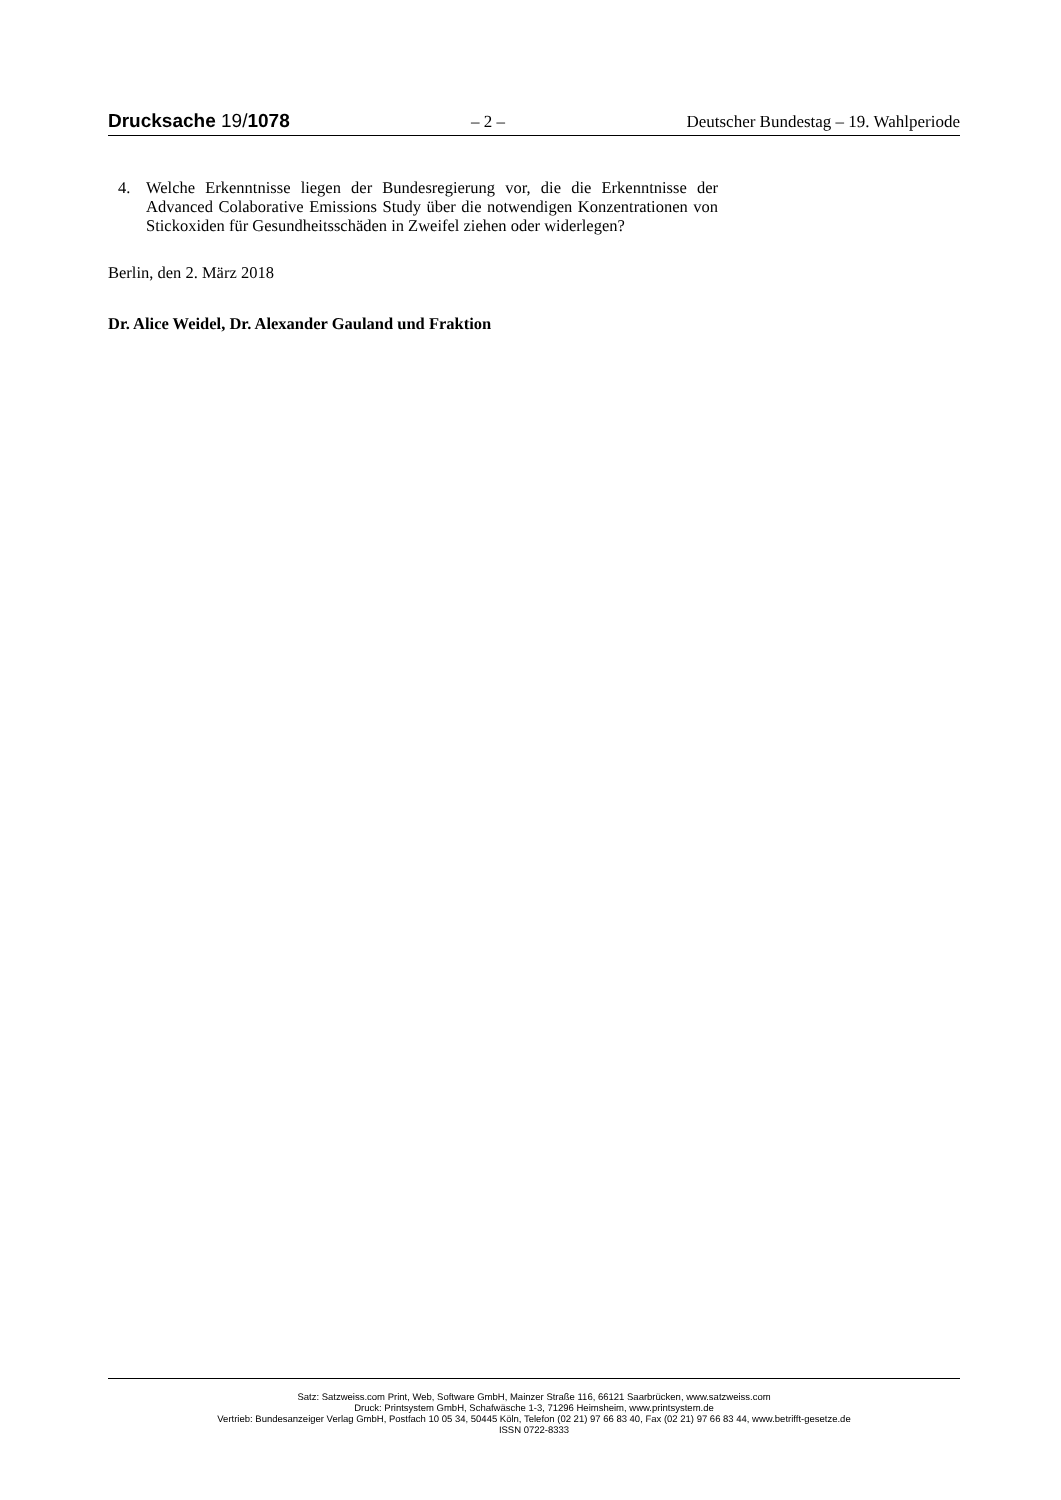Drucksache 19/1078 – 2 – Deutscher Bundestag – 19. Wahlperiode
4. Welche Erkenntnisse liegen der Bundesregierung vor, die die Erkenntnisse der Advanced Colaborative Emissions Study über die notwendigen Konzen­trationen von Stickoxiden für Gesundheitsschäden in Zweifel ziehen oder widerlegen?
Berlin, den 2. März 2018
Dr. Alice Weidel, Dr. Alexander Gauland und Fraktion
Satz: Satzweiss.com Print, Web, Software GmbH, Mainzer Straße 116, 66121 Saarbrücken, www.satzweiss.com
Druck: Printsystem GmbH, Schafwäsche 1-3, 71296 Heimsheim, www.printsystem.de
Vertrieb: Bundesanzeiger Verlag GmbH, Postfach 10 05 34, 50445 Köln, Telefon (02 21) 97 66 83 40, Fax (02 21) 97 66 83 44, www.betrifft-gesetze.de
ISSN 0722-8333